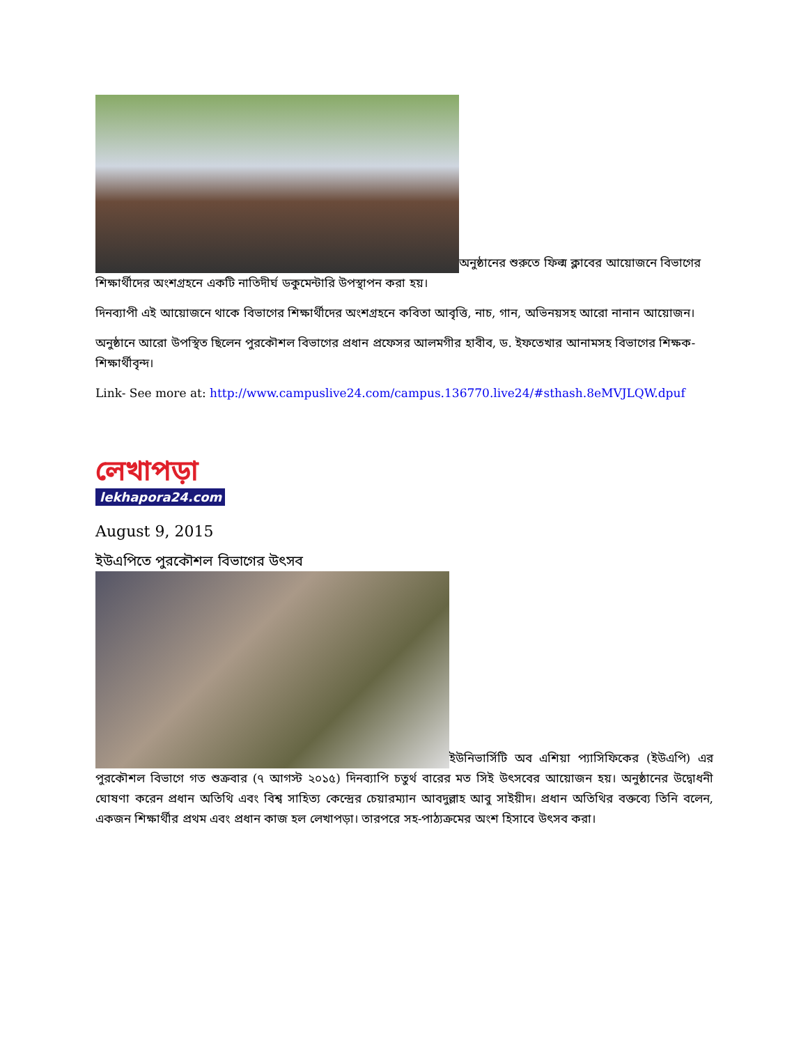অনুষ্ঠানের শুরুতে ফিল্ম ক্লাবের আয়োজনে বিভাগের শিক্ষার্থীদের অংশগ্রহনে একটি নাতিদীর্ঘ ডকুমেন্টারি উপস্থাপন করা হয়।
দিনব্যাপী এই আয়োজনে থাকে বিভাগের শিক্ষার্থীদের অংশগ্রহনে কবিতা আবৃত্তি, নাচ, গান, অভিনয়সহ আরো নানান আয়োজন।
অনুষ্ঠানে আরো উপস্থিত ছিলেন পুরকৌশল বিভাগের প্রধান প্রফেসর আলমগীর হাবীব, ড. ইফতেখার আনামসহ বিভাগের শিক্ষক-শিক্ষার্থীবৃন্দ।
Link- See more at: http://www.campuslive24.com/campus.136770.live24/#sthash.8eMVJLQW.dpuf
লেখাপড়া
lekhapora24.com
August 9, 2015
ইউএপিতে পুরকৌশল বিভাগের উৎসব
ইউনিভার্সিটি অব এশিয়া প্যাসিফিকের (ইউএপি) এর পুরকৌশল বিভাগে গত শুক্রবার (৭ আগস্ট ২০১৫) দিনব্যাপি চতুর্থ বারের মত সিই উৎসবের আয়োজন হয়। অনুষ্ঠানের উদ্বোধনী ঘোষণা করেন প্রধান অতিথি এবং বিশ্ব সাহিত্য কেন্দ্রের চেয়ারম্যান আবদুল্লাহ আবু সাইয়ীদ। প্রধান অতিথির বক্তব্যে তিনি বলেন, একজন শিক্ষার্থীর প্রথম এবং প্রধান কাজ হল লেখাপড়া। তারপরে সহ-পাঠ্যক্রমের অংশ হিসাবে উৎসব করা।